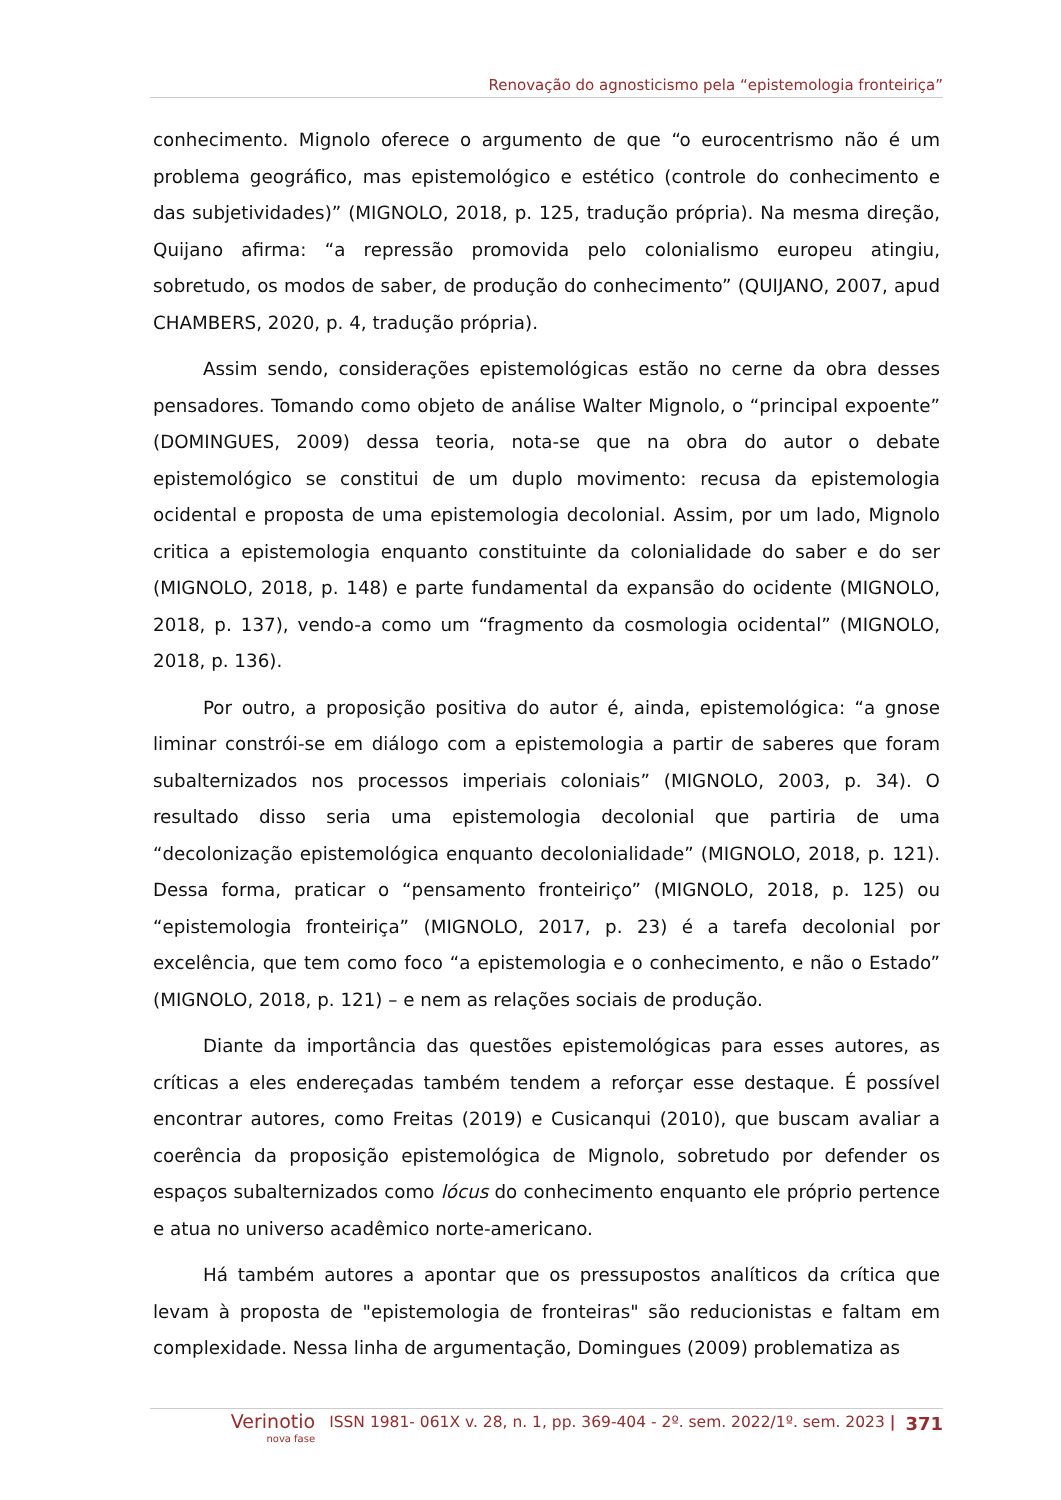Renovação do agnosticismo pela “epistemologia fronteiriça”
conhecimento. Mignolo oferece o argumento de que “o eurocentrismo não é um problema geográfico, mas epistemológico e estético (controle do conhecimento e das subjetividades)” (MIGNOLO, 2018, p. 125, tradução própria). Na mesma direção, Quijano afirma: “a repressão promovida pelo colonialismo europeu atingiu, sobretudo, os modos de saber, de produção do conhecimento” (QUIJANO, 2007, apud CHAMBERS, 2020, p. 4, tradução própria).
Assim sendo, considerações epistemológicas estão no cerne da obra desses pensadores. Tomando como objeto de análise Walter Mignolo, o “principal expoente” (DOMINGUES, 2009) dessa teoria, nota-se que na obra do autor o debate epistemológico se constitui de um duplo movimento: recusa da epistemologia ocidental e proposta de uma epistemologia decolonial. Assim, por um lado, Mignolo critica a epistemologia enquanto constituinte da colonialidade do saber e do ser (MIGNOLO, 2018, p. 148) e parte fundamental da expansão do ocidente (MIGNOLO, 2018, p. 137), vendo-a como um “fragmento da cosmologia ocidental” (MIGNOLO, 2018, p. 136).
Por outro, a proposição positiva do autor é, ainda, epistemológica: “a gnose liminar constrói-se em diálogo com a epistemologia a partir de saberes que foram subalternizados nos processos imperiais coloniais” (MIGNOLO, 2003, p. 34). O resultado disso seria uma epistemologia decolonial que partiria de uma “decolonização epistemológica enquanto decolonialidade” (MIGNOLO, 2018, p. 121). Dessa forma, praticar o “pensamento fronteiriço” (MIGNOLO, 2018, p. 125) ou “epistemologia fronteiriça” (MIGNOLO, 2017, p. 23) é a tarefa decolonial por excelência, que tem como foco “a epistemologia e o conhecimento, e não o Estado” (MIGNOLO, 2018, p. 121) – e nem as relações sociais de produção.
Diante da importância das questões epistemológicas para esses autores, as críticas a eles endereçadas também tendem a reforçar esse destaque. É possível encontrar autores, como Freitas (2019) e Cusicanqui (2010), que buscam avaliar a coerência da proposição epistemológica de Mignolo, sobretudo por defender os espaços subalternizados como lócus do conhecimento enquanto ele próprio pertence e atua no universo acadêmico norte-americano.
Há também autores a apontar que os pressupostos analíticos da crítica que levam à proposta de "epistemologia de fronteiras" são reducionistas e faltam em complexidade. Nessa linha de argumentação, Domingues (2009) problematiza as
Verinotio
nova fase
ISSN 1981- 061X v. 28, n. 1, pp. 369-404 - 2º. sem. 2022/1º. sem. 2023 | 371